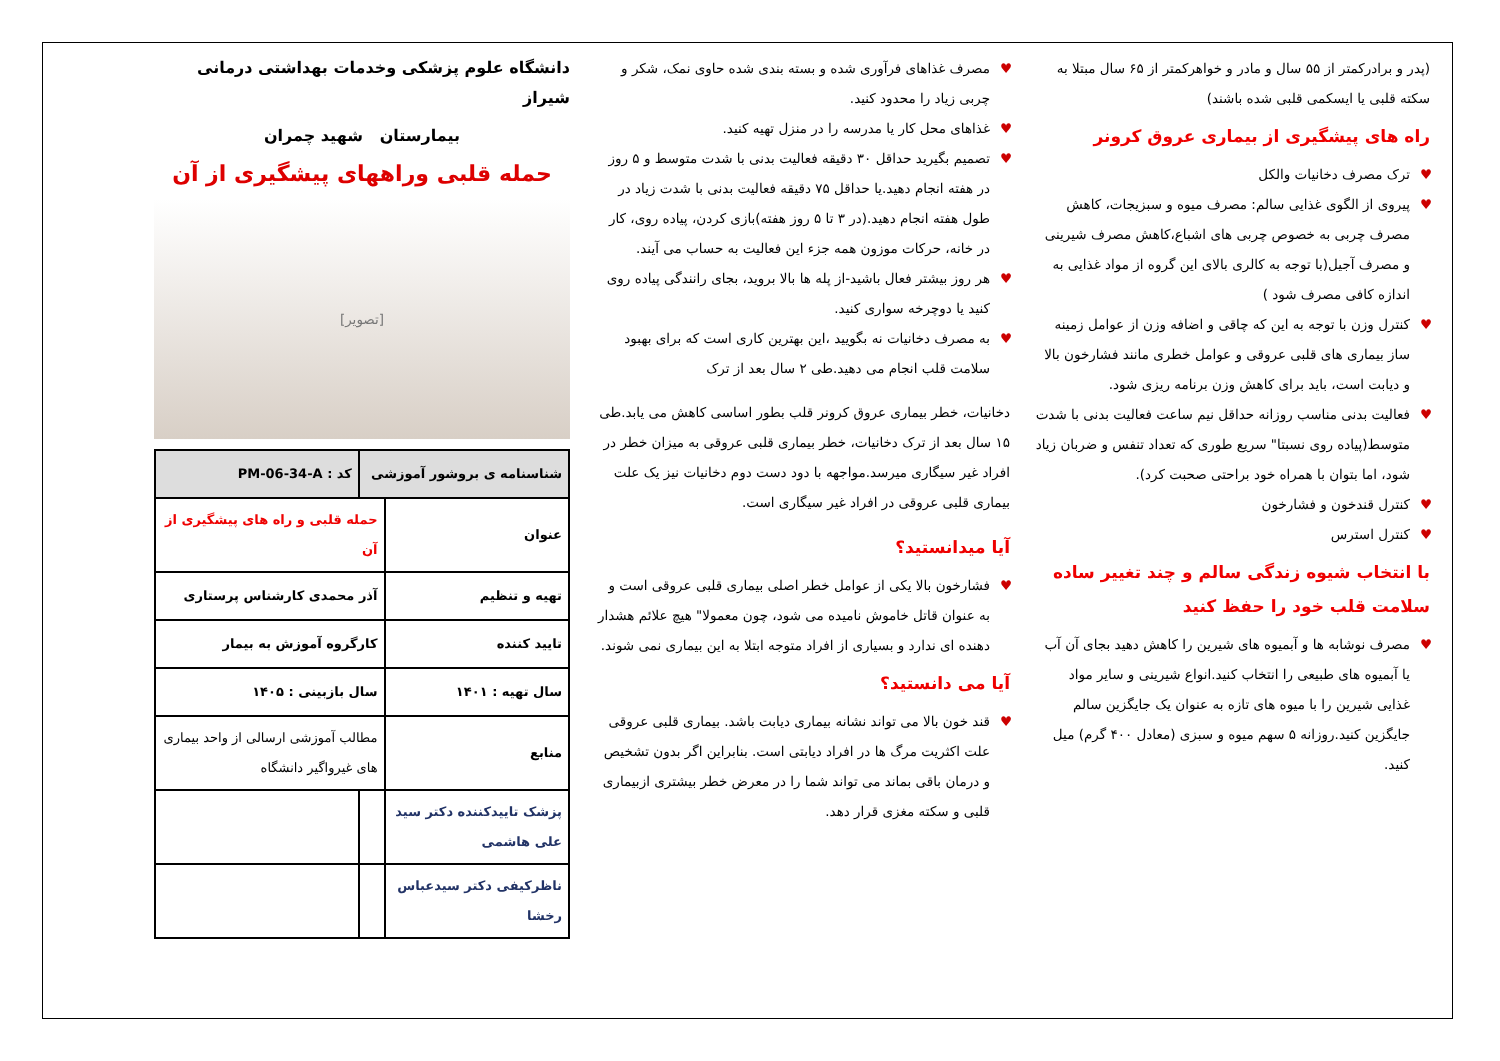(پدر و برادرکمتر از ۵۵ سال و مادر و خواهرکمتر از ۶۵ سال مبتلا به سکته قلبی یا ایسکمی قلبی شده باشند)
راه های پیشگیری از بیماری عروق کرونر
♥ ترک مصرف دخانیات والکل
♥ پیروی از الگوی غذایی سالم: مصرف میوه و سبزیجات، کاهش مصرف چربی به خصوص چربی های اشباع،کاهش مصرف شیرینی و مصرف آجیل(با توجه به کالری بالای این گروه از مواد غذایی به اندازه کافی مصرف شود )
♥ کنترل وزن با توجه به این که چاقی و اضافه وزن از عوامل زمینه ساز بیماری های قلبی عروقی و عوامل خطری مانند فشارخون بالا و دیابت است، باید برای کاهش وزن برنامه ریزی شود.
♥ فعالیت بدنی مناسب روزانه حداقل نیم ساعت فعالیت بدنی با شدت متوسط(پیاده روی نسبتا" سریع طوری که تعداد تنفس و ضربان زیاد شود، اما بتوان با همراه خود براحتی صحبت کرد).
♥ کنترل قندخون و فشارخون
♥ کنترل استرس
با انتخاب شیوه زندگی سالم و چند تغییر ساده سلامت قلب خود را حفظ کنید
♥ مصرف نوشابه ها و آبمیوه های شیرین را کاهش دهید بجای آن آب یا آبمیوه های طبیعی را انتخاب کنید.انواع شیرینی و سایر مواد غذایی شیرین را با میوه های تازه به عنوان یک جایگزین سالم جایگزین کنید.روزانه ۵ سهم میوه و سبزی (معادل ۴۰۰ گرم) میل کنید.
♥ مصرف غذاهای فرآوری شده و بسته بندی شده حاوی نمک، شکر و چربی زیاد را محدود کنید.
♥ غذاهای محل کار یا مدرسه را در منزل تهیه کنید.
♥ تصمیم بگیرید حداقل ۳۰ دقیقه فعالیت بدنی با شدت متوسط و ۵ روز در هفته انجام دهید.یا حداقل ۷۵ دقیقه فعالیت بدنی با شدت زیاد در طول هفته انجام دهید.(در ۳ تا ۵ روز هفته)بازی کردن، پیاده روی، کار در خانه، حرکات موزون همه جزء این فعالیت به حساب می آیند.
♥ هر روز بیشتر فعال باشید-از پله ها بالا بروید، بجای رانندگی پیاده روی کنید یا دوچرخه سواری کنید.
♥ به مصرف دخانیات نه بگویید ،این بهترین کاری است که برای بهبود سلامت قلب انجام می دهید.طی ۲ سال بعد از ترک
دخانیات، خطر بیماری عروق کرونر قلب بطور اساسی کاهش می یابد.طی ۱۵ سال بعد از ترک دخانیات، خطر بیماری قلبی عروقی به میزان خطر در افراد غیر سیگاری میرسد.مواجهه با دود دست دوم دخانیات نیز یک علت بیماری قلبی عروقی در افراد غیر سیگاری است.
آیا میدانستید؟
♥ فشارخون بالا یکی از عوامل خطر اصلی بیماری قلبی عروقی است و به عنوان قاتل خاموش نامیده می شود، چون معمولا" هیچ علائم هشدار دهنده ای ندارد و بسیاری از افراد متوجه ابتلا به این بیماری نمی شوند.
آیا می دانستید؟
♥ قند خون بالا می تواند نشانه بیماری دیابت باشد. بیماری قلبی عروقی علت اکثریت مرگ ها در افراد دیابتی است. بنابراین اگر بدون تشخیص و درمان باقی بماند می تواند شما را در معرض خطر بیشتری ازبیماری قلبی و سکته مغزی قرار دهد.
دانشگاه علوم پزشکی وخدمات بهداشتی درمانی شیراز
بیمارستان شهید چمران
حمله قلبی وراههای پیشگیری از آن
[تصویر]
| شناسنامه ی بروشور آموزشی | | کد : PM-06-34-A |
| عنوان | حمله قلبی و راه های پیشگیری از آن | |
| تهیه و تنظیم | آذر محمدی کارشناس پرستاری | |
| تایید کننده | کارگروه آموزش به بیمار | |
| سال تهیه : ۱۴۰۱ | سال بازبینی : ۱۴۰۵ | |
| منابع | مطالب آموزشی ارسالی از واحد بیماری های غیرواگیر دانشگاه | |
| پزشک تاییدکننده دکتر سید علی هاشمی | | |
| ناظرکیفی دکتر سیدعباس رخشا | | |